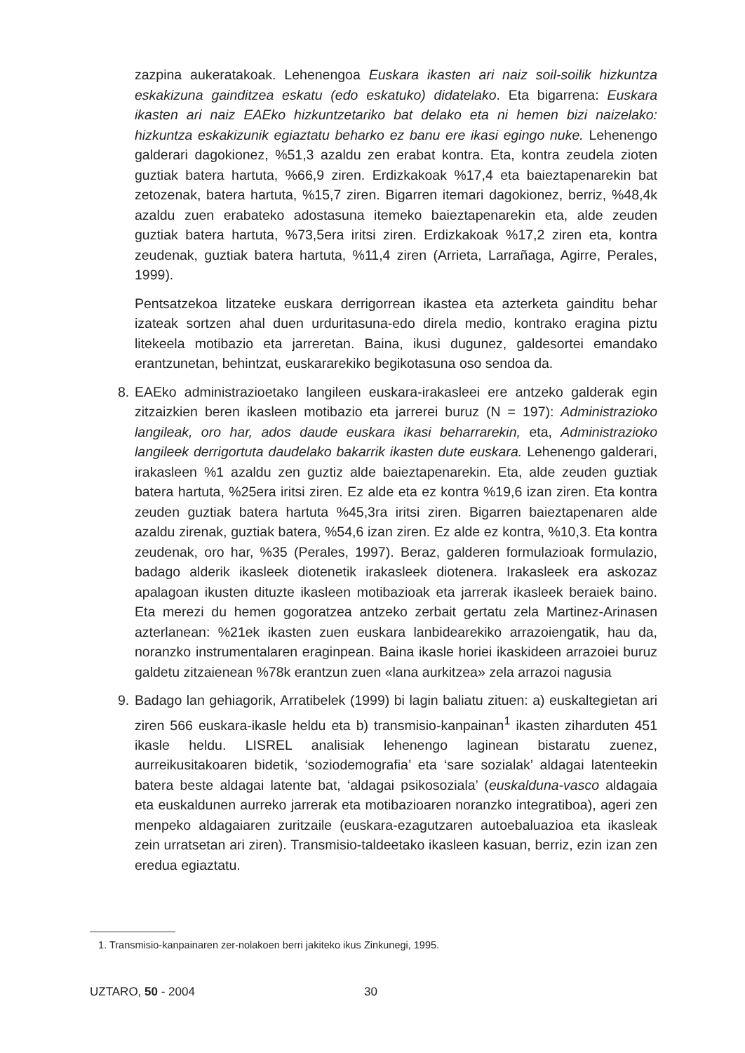zazpina aukeratakoak. Lehenengoa Euskara ikasten ari naiz soil-soilik hizkuntza eskakizuna gainditzea eskatu (edo eskatuko) didatelako. Eta bigarrena: Euskara ikasten ari naiz EAEko hizkuntzetariko bat delako eta ni hemen bizi naizelako: hizkuntza eskakizunik egiaztatu beharko ez banu ere ikasi egingo nuke. Lehenengo galderari dagokionez, %51,3 azaldu zen erabat kontra. Eta, kontra zeudela zioten guztiak batera hartuta, %66,9 ziren. Erdizkakoak %17,4 eta baieztapenarekin bat zetozenak, batera hartuta, %15,7 ziren. Bigarren itemari dagokionez, berriz, %48,4k azaldu zuen erabateko adostasuna itemeko baieztapenarekin eta, alde zeuden guztiak batera hartuta, %73,5era iritsi ziren. Erdizkakoak %17,2 ziren eta, kontra zeudenak, guztiak batera hartuta, %11,4 ziren (Arrieta, Larrañaga, Agirre, Perales, 1999).
Pentsatzekoa litzateke euskara derrigorrean ikastea eta azterketa gainditu behar izateak sortzen ahal duen urduritasuna-edo direla medio, kontrako eragina piztu litekeela motibazio eta jarreretan. Baina, ikusi dugunez, galdesortei emandako erantzunetan, behintzat, euskararekiko begikotasuna oso sendoa da.
8. EAEko administrazioetako langileen euskara-irakasleei ere antzeko galderak egin zitzaizkien beren ikasleen motibazio eta jarrerei buruz (N = 197): Administrazioko langileak, oro har, ados daude euskara ikasi beharrarekin, eta, Administrazioko langileek derrigortuta daudelako bakarrik ikasten dute euskara. Lehenengo galderari, irakasleen %1 azaldu zen guztiz alde baieztapenarekin. Eta, alde zeuden guztiak batera hartuta, %25era iritsi ziren. Ez alde eta ez kontra %19,6 izan ziren. Eta kontra zeuden guztiak batera hartuta %45,3ra iritsi ziren. Bigarren baieztapenaren alde azaldu zirenak, guztiak batera, %54,6 izan ziren. Ez alde ez kontra, %10,3. Eta kontra zeudenak, oro har, %35 (Perales, 1997). Beraz, galderen formulazioak formulazio, badago alderik ikasleek diotenetik irakasleek diotenera. Irakasleek era askozaz apalagoan ikusten dituzte ikasleen motibazioak eta jarrerak ikasleek beraiek baino. Eta merezi du hemen gogoratzea antzeko zerbait gertatu zela Martinez-Arinasen azterlanean: %21ek ikasten zuen euskara lanbidearekiko arrazoiengatik, hau da, noranzko instrumentalaren eraginpean. Baina ikasle horiei ikaskideen arrazoiei buruz galdetu zitzaienean %78k erantzun zuen «lana aurkitzea» zela arrazoi nagusia
9. Badago lan gehiagorik, Arratibelek (1999) bi lagin baliatu zituen: a) euskaltegietan ari ziren 566 euskara-ikasle heldu eta b) transmisio-kanpainan<sup>1</sup> ikasten ziharduten 451 ikasle heldu. LISREL analisiak lehenengo laginean bistaratu zuenez, aurreikusitakoaren bidetik, ‘soziodemografia’ eta ‘sare sozialak’ aldagai latenteekin batera beste aldagai latente bat, ‘aldagai psikosoziala’ (euskalduna-vasco aldagaia eta euskaldunen aurreko jarrerak eta motibazioaren noranzko integratiboa), ageri zen menpeko aldagaiaren zuritzaile (euskara-ezagutzaren autoebaluazioa eta ikasleak zein urratsetan ari ziren). Transmisio-taldeetako ikasleen kasuan, berriz, ezin izan zen eredua egiaztatu.
1. Transmisio-kanpainaren zer-nolakoen berri jakiteko ikus Zinkunegi, 1995.
UZTARO, 50 - 2004 30